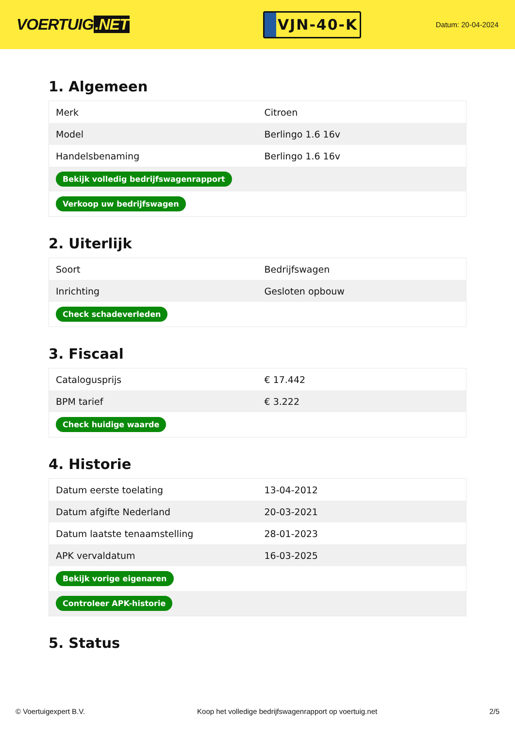VOERTUIG.NET
VJN-40-K
Datum: 20-04-2024
1. Algemeen
| Merk | Citroen |
| Model | Berlingo 1.6 16v |
| Handelsbenaming | Berlingo 1.6 16v |
| Bekijk volledig bedrijfswagenrapport | |
| Verkoop uw bedrijfswagen | |
2. Uiterlijk
| Soort | Bedrijfswagen |
| Inrichting | Gesloten opbouw |
| Check schadeverleden | |
3. Fiscaal
| Catalogusprijs | € 17.442 |
| BPM tarief | € 3.222 |
| Check huidige waarde | |
4. Historie
| Datum eerste toelating | 13-04-2012 |
| Datum afgifte Nederland | 20-03-2021 |
| Datum laatste tenaamstelling | 28-01-2023 |
| APK vervaldatum | 16-03-2025 |
| Bekijk vorige eigenaren | |
| Controleer APK-historie | |
5. Status
© Voertuigexpert B.V. Koop het volledige bedrijfswagenrapport op voertuig.net 2/5